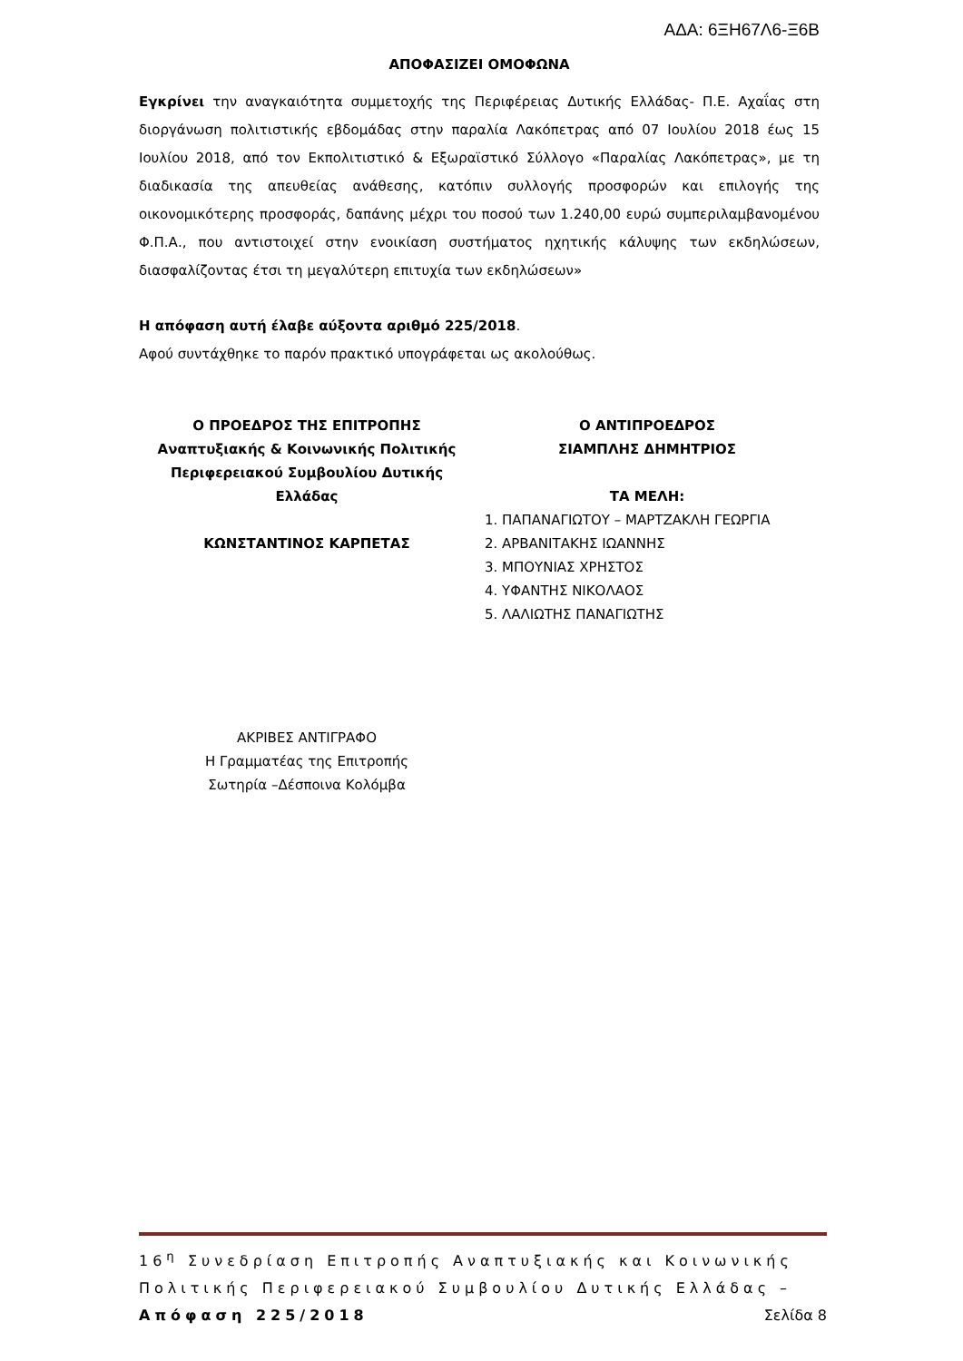ΑΔΑ: 6ΞΗ67Λ6-Ξ6Β
ΑΠΟΦΑΣΙΖΕΙ ΟΜΟΦΩΝΑ
Εγκρίνει την αναγκαιότητα συμμετοχής της Περιφέρειας Δυτικής Ελλάδας- Π.Ε. Αχαΐας στη διοργάνωση πολιτιστικής εβδομάδας στην παραλία Λακόπετρας από 07 Ιουλίου 2018 έως 15 Ιουλίου 2018, από τον Εκπολιτιστικό & Εξωραϊστικό Σύλλογο «Παραλίας Λακόπετρας», με τη διαδικασία της απευθείας ανάθεσης, κατόπιν συλλογής προσφορών και επιλογής της οικονομικότερης προσφοράς, δαπάνης μέχρι του ποσού των 1.240,00 ευρώ συμπεριλαμβανομένου Φ.Π.Α., που αντιστοιχεί στην ενοικίαση συστήματος ηχητικής κάλυψης των εκδηλώσεων, διασφαλίζοντας έτσι τη μεγαλύτερη επιτυχία των εκδηλώσεων»
Η απόφαση αυτή έλαβε αύξοντα αριθμό 225/2018.
Αφού συντάχθηκε το παρόν πρακτικό υπογράφεται ως ακολούθως.
Ο ΠΡΟΕΔΡΟΣ ΤΗΣ ΕΠΙΤΡΟΠΗΣ
Αναπτυξιακής & Κοινωνικής Πολιτικής
Περιφερειακού Συμβουλίου Δυτικής
Ελλάδας
ΚΩΝΣΤΑΝΤΙΝΟΣ ΚΑΡΠΕΤΑΣ
Ο ΑΝΤΙΠΡΟΕΔΡΟΣ
ΣΙΑΜΠΛΗΣ ΔΗΜΗΤΡΙΟΣ
ΤΑ ΜΕΛΗ:
1. ΠΑΠΑΝΑΓΙΩΤΟΥ – ΜΑΡΤΖΑΚΛΗ ΓΕΩΡΓΙΑ
2. ΑΡΒΑΝΙΤΑΚΗΣ ΙΩΑΝΝΗΣ
3. ΜΠΟΥΝΙΑΣ ΧΡΗΣΤΟΣ
4. ΥΦΑΝΤΗΣ ΝΙΚΟΛΑΟΣ
5. ΛΑΛΙΩΤΗΣ ΠΑΝΑΓΙΩΤΗΣ
ΑΚΡΙΒΕΣ ΑΝΤΙΓΡΑΦΟ
Η Γραμματέας της Επιτροπής
Σωτηρία –Δέσποινα Κολόμβα
16<sup>η</sup> Συνεδρίαση Επιτροπής Αναπτυξιακής και Κοινωνικής Πολιτικής Περιφερειακού Συμβουλίου Δυτικής Ελλάδας – Απόφαση 225/2018 Σελίδα 8